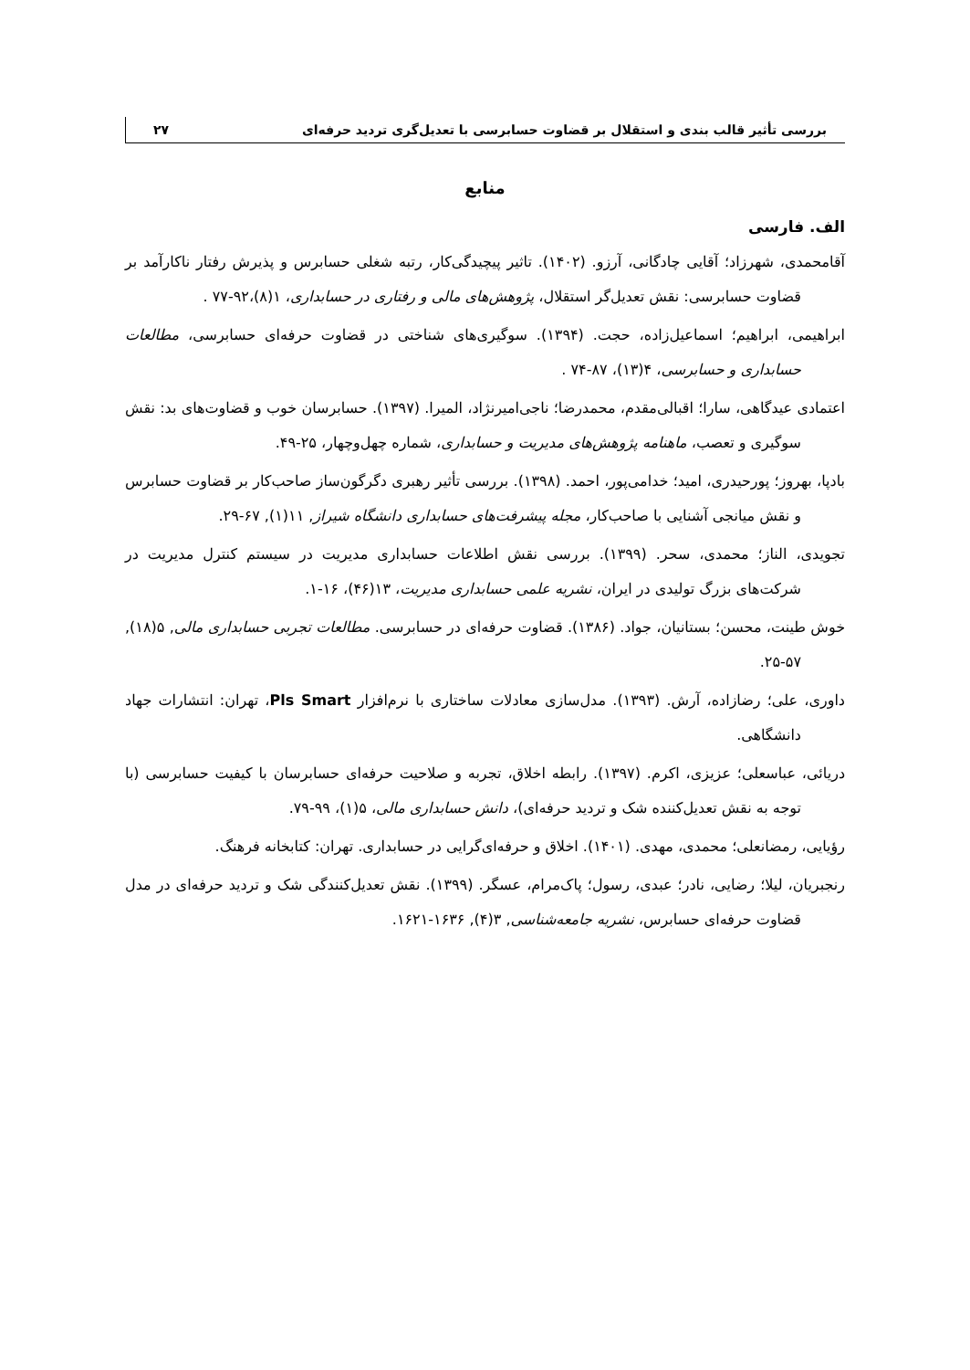بررسی تأثیر قالب بندی و استقلال بر قضاوت حسابرسی با تعدیل‌گری تردید حرفه‌ای ۲۷
منابع
الف. فارسی
آقامحمدی، شهرزاد؛ آقایی چادگانی، آرزو. (۱۴۰۲). تاثیر پیچیدگی‌کار، رتبه شغلی حسابرس و پذیرش رفتار ناکارآمد بر قضاوت حسابرسی: نقش تعدیل‌گر استقلال، پژوهش‌های مالی و رفتاری در حسابداری، ۱(۸)،۹۲-۷۷ .
ابراهیمی، ابراهیم؛ اسماعیل‌زاده، حجت. (۱۳۹۴). سوگیری‌های شناختی در قضاوت حرفه‌ای حسابرسی، مطالعات حسابداری و حسابرسی، ۴(۱۳)، ۸۷-۷۴ .
اعتمادی عیدگاهی، سارا؛ اقبالی‌مقدم، محمدرضا؛ ناجی‌امیرنژاد، المیرا. (۱۳۹۷). حسابرسان خوب و قضاوت‌های بد: نقش سوگیری و تعصب، ماهنامه پژوهش‌های مدیریت و حسابداری، شماره چهل‌وچهار، ۲۵-۴۹.
بادپا، بهروز؛ پورحیدری، امید؛ خدامی‌پور، احمد. (۱۳۹۸). بررسی تأثیر رهبری دگرگون‌ساز صاحب‌کار بر قضاوت حسابرس و نقش میانجی آشنایی با صاحب‌کار، مجله پیشرفت‌های حسابداری دانشگاه شیراز, ۱۱(۱), ۶۷-۲۹.
تجویدی، الناز؛ محمدی، سحر. (۱۳۹۹). بررسی نقش اطلاعات حسابداری مدیریت در سیستم کنترل مدیریت در شرکت‌های بزرگ تولیدی در ایران، نشریه علمی حسابداری مدیریت، ۱۳(۴۶)، ۱۶-۱.
خوش طینت، محسن؛ بستانیان، جواد. (۱۳۸۶). قضاوت حرفه‌ای در حسابرسی. مطالعات تجربی حسابداری مالی, ۵(۱۸), ۵۷-۲۵.
داوری، علی؛ رضازاده، آرش. (۱۳۹۳). مدل‌سازی معادلات ساختاری با نرم‌افزار Pls Smart، تهران: انتشارات جهاد دانشگاهی.
دریائی، عباسعلی؛ عزیزی، اکرم. (۱۳۹۷). رابطه اخلاق، تجربه و صلاحیت حرفه‌ای حسابرسان با کیفیت حسابرسی (با توجه به نقش تعدیل‌کننده شک و تردید حرفه‌ای)، دانش حسابداری مالی، ۵(۱)، ۹۹-۷۹.
رؤیایی، رمضانعلی؛ محمدی، مهدی. (۱۴۰۱). اخلاق و حرفه‌ای‌گرایی در حسابداری. تهران: کتابخانه فرهنگ.
رنجبریان، لیلا؛ رضایی، نادر؛ عبدی، رسول؛ پاک‌مرام، عسگر. (۱۳۹۹). نقش تعدیل‌کنندگی شک و تردید حرفه‌ای در مدل قضاوت حرفه‌ای حسابرس، نشریه جامعه‌شناسی, ۳(۴), ۱۶۳۶-۱۶۲۱.